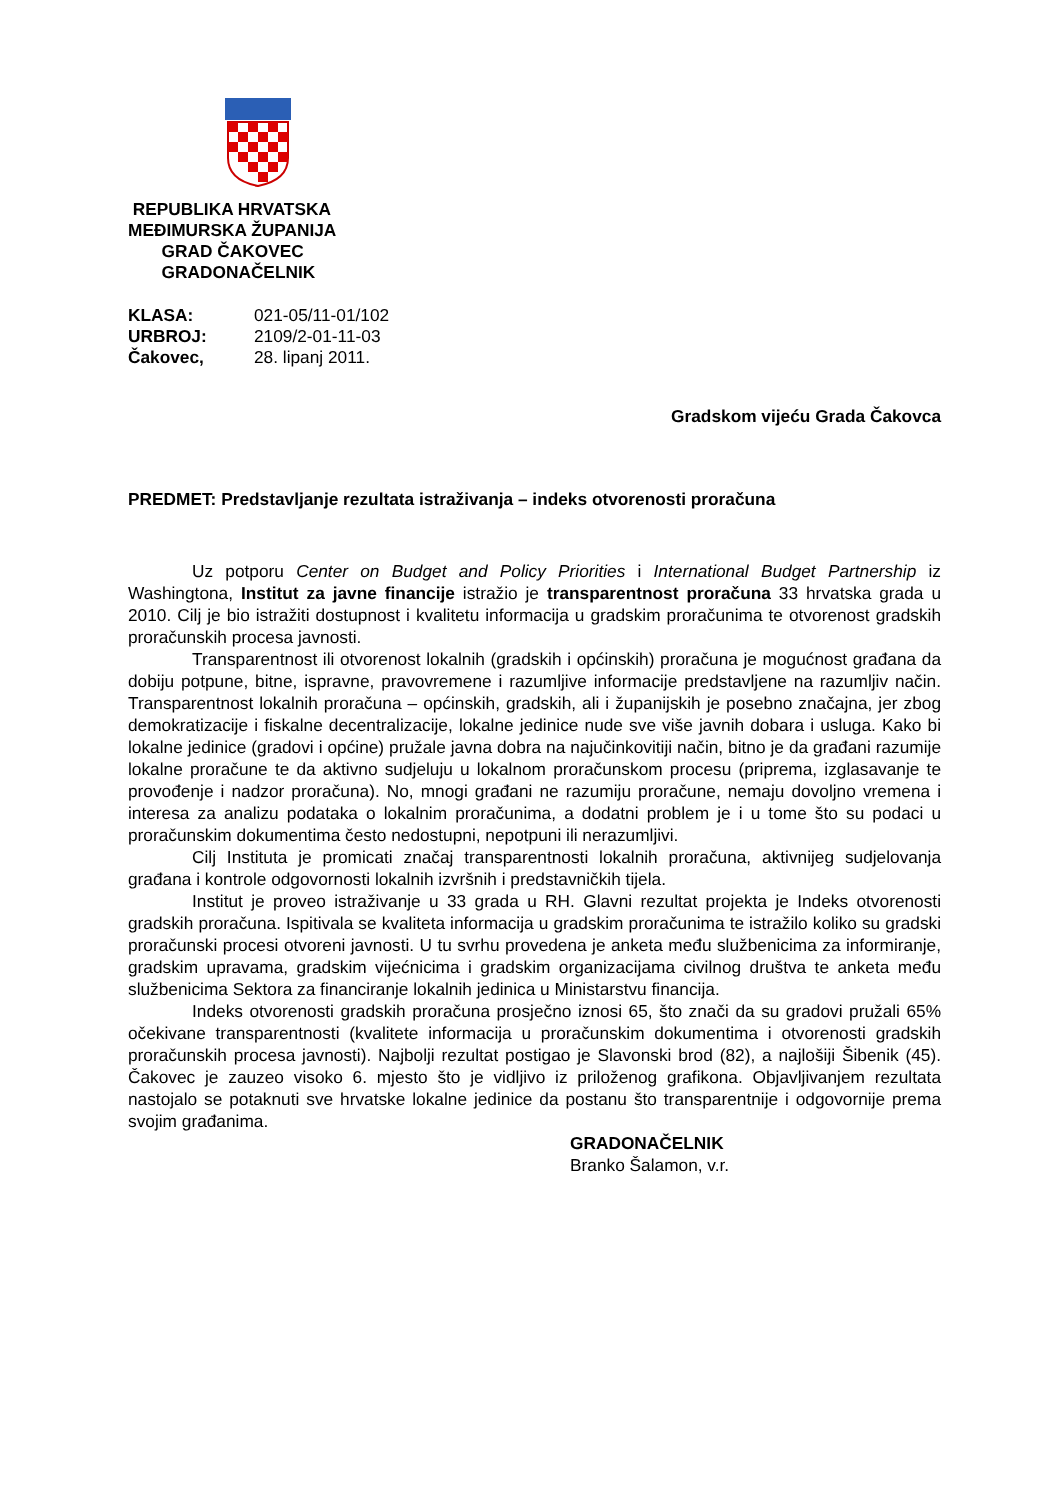REPUBLIKA HRVATSKA
MEĐIMURSKA ŽUPANIJA
GRAD ČAKOVEC
GRADONAČELNIK
| KLASA: | 021-05/11-01/102 |
| URBROJ: | 2109/2-01-11-03 |
| Čakovec, | 28. lipanj 2011. |
Gradskom vijeću Grada Čakovca
PREDMET: Predstavljanje rezultata istraživanja – indeks otvorenosti proračuna
Uz potporu Center on Budget and Policy Priorities i International Budget Partnership iz Washingtona, Institut za javne financije istražio je transparentnost proračuna 33 hrvatska grada u 2010. Cilj je bio istražiti dostupnost i kvalitetu informacija u gradskim proračunima te otvorenost gradskih proračunskih procesa javnosti.
Transparentnost ili otvorenost lokalnih (gradskih i općinskih) proračuna je mogućnost građana da dobiju potpune, bitne, ispravne, pravovremene i razumljive informacije predstavljene na razumljiv način. Transparentnost lokalnih proračuna – općinskih, gradskih, ali i županijskih je posebno značajna, jer zbog demokratizacije i fiskalne decentralizacije, lokalne jedinice nude sve više javnih dobara i usluga. Kako bi lokalne jedinice (gradovi i općine) pružale javna dobra na najučinkovitiji način, bitno je da građani razumije lokalne proračune te da aktivno sudjeluju u lokalnom proračunskom procesu (priprema, izglasavanje te provođenje i nadzor proračuna). No, mnogi građani ne razumiju proračune, nemaju dovoljno vremena i interesa za analizu podataka o lokalnim proračunima, a dodatni problem je i u tome što su podaci u proračunskim dokumentima često nedostupni, nepotpuni ili nerazumljivi.
Cilj Instituta je promicati značaj transparentnosti lokalnih proračuna, aktivnijeg sudjelovanja građana i kontrole odgovornosti lokalnih izvršnih i predstavničkih tijela.
Institut je proveo istraživanje u 33 grada u RH. Glavni rezultat projekta je Indeks otvorenosti gradskih proračuna. Ispitivala se kvaliteta informacija u gradskim proračunima te istražilo koliko su gradski proračunski procesi otvoreni javnosti. U tu svrhu provedena je anketa među službenicima za informiranje, gradskim upravama, gradskim vijećnicima i gradskim organizacijama civilnog društva te anketa među službenicima Sektora za financiranje lokalnih jedinica u Ministarstvu financija.
Indeks otvorenosti gradskih proračuna prosječno iznosi 65, što znači da su gradovi pružali 65% očekivane transparentnosti (kvalitete informacija u proračunskim dokumentima i otvorenosti gradskih proračunskih procesa javnosti). Najbolji rezultat postigao je Slavonski brod (82), a najlošiji Šibenik (45). Čakovec je zauzeo visoko 6. mjesto što je vidljivo iz priloženog grafikona. Objavljivanjem rezultata nastojalo se potaknuti sve hrvatske lokalne jedinice da postanu što transparentnije i odgovornije prema svojim građanima.
GRADONAČELNIK
Branko Šalamon, v.r.